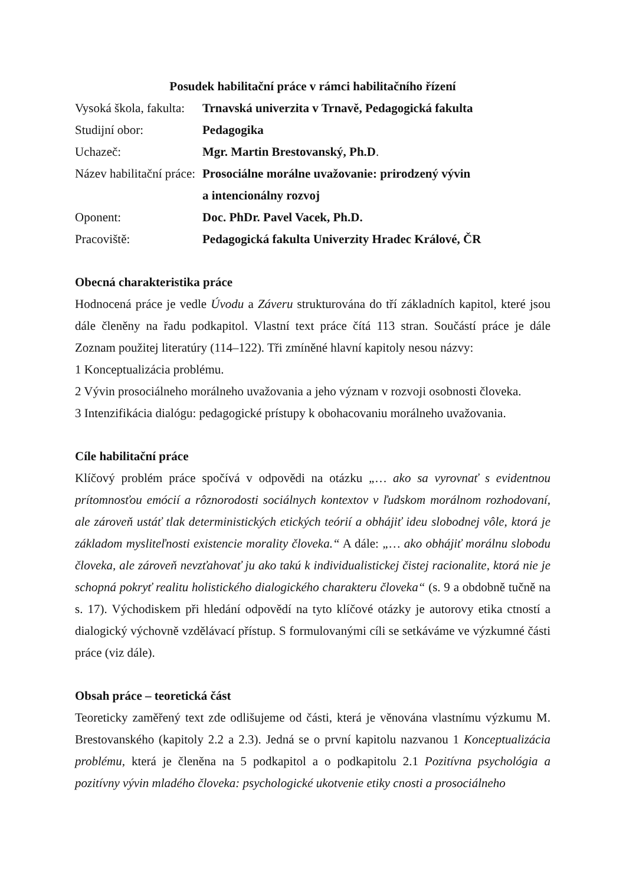Posudek habilitační práce v rámci habilitačního řízení
| Vysoká škola, fakulta: | Trnavská univerzita v Trnavě, Pedagogická fakulta |
| Studijní obor: | Pedagogika |
| Uchazeč: | Mgr. Martin Brestovanský, Ph.D . |
| Název habilitační práce: | Prosociálne morálne uvažovanie: prirodzený vývin a intencionálny rozvoj |
| Oponent: | Doc. PhDr. Pavel Vacek, Ph.D. |
| Pracoviště: | Pedagogická fakulta Univerzity Hradec Králové, ČR |
Obecná charakteristika práce
Hodnocená práce je vedle Úvodu a Záveru strukturována do tří základních kapitol, které jsou dále členěny na řadu podkapitol. Vlastní text práce čítá 113 stran. Součástí práce je dále Zoznam použitej literatúry (114–122). Tři zmíněné hlavní kapitoly nesou názvy:
1 Konceptualizácia problému.
2 Vývin prosociálneho morálneho uvažovania a jeho význam v rozvoji osobnosti človeka.
3 Intenzifikácia dialógu: pedagogické prístupy k obohacovaniu morálneho uvažovania.
Cíle habilitační práce
Klíčový problém práce spočívá v odpovědi na otázku „… ako sa vyrovnať s evidentnou prítomnosťou emócií a rôznorodosti sociálnych kontextov v ľudskom morálnom rozhodovaní, ale zároveň ustáť tlak deterministických etických teórií a obhájiť ideu slobodnej vôle, ktorá je základom mysliteľnosti existencie morality človeka.“ A dále: „… ako obhájiť morálnu slobodu človeka, ale zároveň nevzťahovať ju ako takú k individualistickej čistej racionalite, ktorá nie je schopná pokryť realitu holistického dialogického charakteru človeka“ (s. 9 a obdobně tučně na s. 17). Východiskem při hledání odpovědí na tyto klíčové otázky je autorovy etika ctností a dialogický výchovně vzdělávací přístup. S formulovanými cíli se setkáváme ve výzkumné části práce (viz dále).
Obsah práce – teoretická část
Teoreticky zaměřený text zde odlišujeme od části, která je věnována vlastnímu výzkumu M. Brestovanského (kapitoly 2.2 a 2.3). Jedná se o první kapitolu nazvanou 1 Konceptualizácia problému, která je členěna na 5 podkapitol a o podkapitolu 2.1 Pozitívna psychológia a pozitívny vývin mladého človeka: psychologické ukotvenie etiky cnosti a prosociálneho